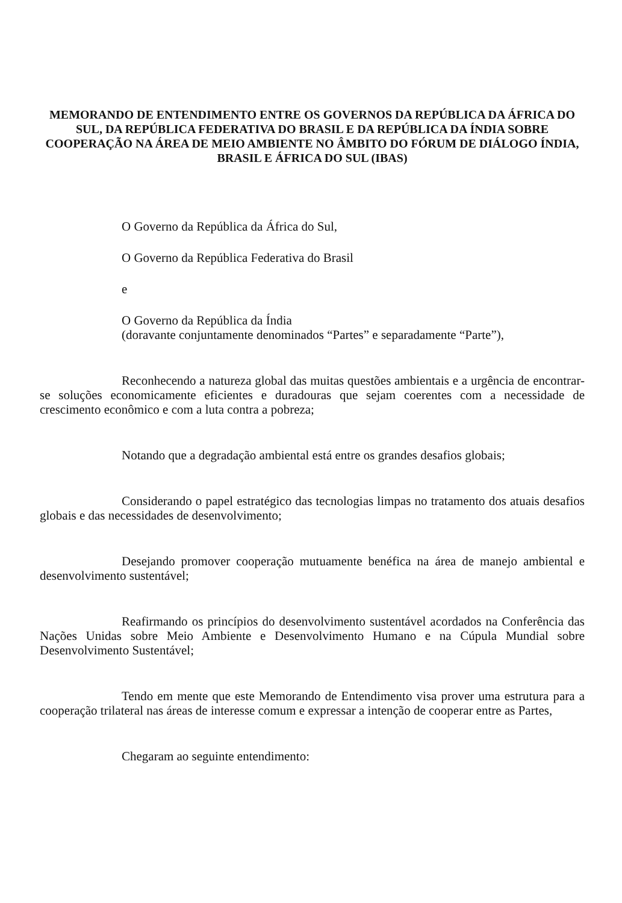MEMORANDO DE ENTENDIMENTO ENTRE OS GOVERNOS DA REPÚBLICA DA ÁFRICA DO SUL, DA REPÚBLICA FEDERATIVA DO BRASIL E DA REPÚBLICA DA ÍNDIA SOBRE COOPERAÇÃO NA ÁREA DE MEIO AMBIENTE NO ÂMBITO DO FÓRUM DE DIÁLOGO ÍNDIA, BRASIL E ÁFRICA DO SUL (IBAS)
O Governo da República da África do Sul,
O Governo da República Federativa do Brasil
e
O Governo da República da Índia
(doravante conjuntamente denominados “Partes” e separadamente “Parte”),
Reconhecendo a natureza global das muitas questões ambientais e a urgência de encontrar-se soluções economicamente eficientes e duradouras que sejam coerentes com a necessidade de crescimento econômico e com a luta contra a pobreza;
Notando que a degradação ambiental está entre os grandes desafios globais;
Considerando o papel estratégico das tecnologias limpas no tratamento dos atuais desafios globais e das necessidades de desenvolvimento;
Desejando promover cooperação mutuamente benéfica na área de manejo ambiental e desenvolvimento sustentável;
Reafirmando os princípios do desenvolvimento sustentável acordados na Conferência das Nações Unidas sobre Meio Ambiente e Desenvolvimento Humano e na Cúpula Mundial sobre Desenvolvimento Sustentável;
Tendo em mente que este Memorando de Entendimento visa prover uma estrutura para a cooperação trilateral nas áreas de interesse comum e expressar a intenção de cooperar entre as Partes,
Chegaram ao seguinte entendimento: